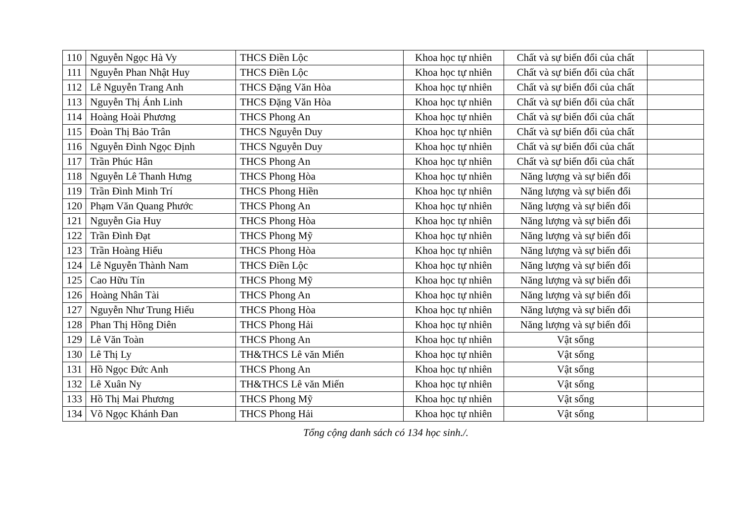| 110 | Nguyễn Ngọc Hà Vy | THCS Điền Lộc | Khoa học tự nhiên | Chất và sự biến đổi của chất | |
| 111 | Nguyễn Phan Nhật Huy | THCS Điền Lộc | Khoa học tự nhiên | Chất và sự biến đổi của chất | |
| 112 | Lê Nguyễn Trang Anh | THCS Đặng Văn Hòa | Khoa học tự nhiên | Chất và sự biến đổi của chất | |
| 113 | Nguyễn Thị Ánh Linh | THCS Đặng Văn Hòa | Khoa học tự nhiên | Chất và sự biến đổi của chất | |
| 114 | Hoàng Hoài Phương | THCS Phong An | Khoa học tự nhiên | Chất và sự biến đổi của chất | |
| 115 | Đoàn Thị Bảo Trân | THCS Nguyễn Duy | Khoa học tự nhiên | Chất và sự biến đổi của chất | |
| 116 | Nguyễn Đình Ngọc Định | THCS Nguyễn Duy | Khoa học tự nhiên | Chất và sự biến đổi của chất | |
| 117 | Trần Phúc Hân | THCS Phong An | Khoa học tự nhiên | Chất và sự biến đổi của chất | |
| 118 | Nguyễn Lê Thanh Hưng | THCS Phong Hòa | Khoa học tự nhiên | Năng lượng và sự biến đổi | |
| 119 | Trần Đình Minh Trí | THCS Phong Hiền | Khoa học tự nhiên | Năng lượng và sự biến đổi | |
| 120 | Phạm Văn Quang Phước | THCS Phong An | Khoa học tự nhiên | Năng lượng và sự biến đổi | |
| 121 | Nguyễn Gia Huy | THCS Phong Hòa | Khoa học tự nhiên | Năng lượng và sự biến đổi | |
| 122 | Trần Đình Đạt | THCS Phong Mỹ | Khoa học tự nhiên | Năng lượng và sự biến đổi | |
| 123 | Trần Hoàng Hiếu | THCS Phong Hòa | Khoa học tự nhiên | Năng lượng và sự biến đổi | |
| 124 | Lê Nguyễn Thành Nam | THCS Điền Lộc | Khoa học tự nhiên | Năng lượng và sự biến đổi | |
| 125 | Cao Hữu Tín | THCS Phong Mỹ | Khoa học tự nhiên | Năng lượng và sự biến đổi | |
| 126 | Hoàng Nhân Tài | THCS Phong An | Khoa học tự nhiên | Năng lượng và sự biến đổi | |
| 127 | Nguyễn Như Trung Hiếu | THCS Phong Hòa | Khoa học tự nhiên | Năng lượng và sự biến đổi | |
| 128 | Phan Thị Hồng Diên | THCS Phong Hải | Khoa học tự nhiên | Năng lượng và sự biến đổi | |
| 129 | Lê Văn Toàn | THCS Phong An | Khoa học tự nhiên | Vật sống | |
| 130 | Lê Thị Ly | TH&THCS Lê văn Miến | Khoa học tự nhiên | Vật sống | |
| 131 | Hồ Ngọc Đức Anh | THCS Phong An | Khoa học tự nhiên | Vật sống | |
| 132 | Lê Xuân Ny | TH&THCS Lê văn Miến | Khoa học tự nhiên | Vật sống | |
| 133 | Hồ Thị Mai Phương | THCS Phong Mỹ | Khoa học tự nhiên | Vật sống | |
| 134 | Võ Ngọc Khánh Đan | THCS Phong Hải | Khoa học tự nhiên | Vật sống | |
Tổng cộng danh sách có 134 học sinh./.